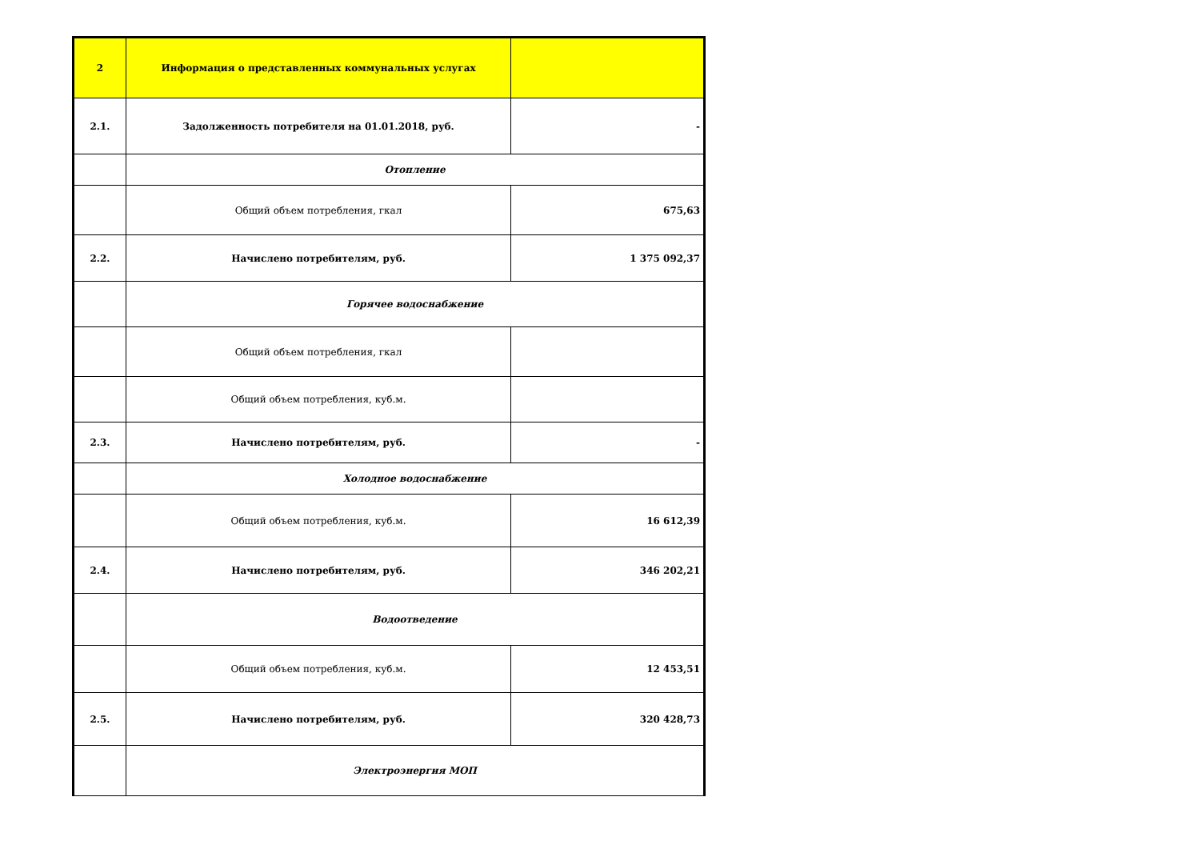| 2 | Информация о представленных коммунальных услугах | |
| 2.1. | Задолженность потребителя на 01.01.2018, руб. | - |
| | Отопление | |
| | Общий объем потребления, гкал | 675,63 |
| 2.2. | Начислено потребителям, руб. | 1 375 092,37 |
| | Горячее водоснабжение | |
| | Общий объем потребления, гкал | |
| | Общий объем потребления, куб.м. | |
| 2.3. | Начислено потребителям, руб. | - |
| | Холодное водоснабжение | |
| | Общий объем потребления, куб.м. | 16 612,39 |
| 2.4. | Начислено потребителям, руб. | 346 202,21 |
| | Водоотведение | |
| | Общий объем потребления, куб.м. | 12 453,51 |
| 2.5. | Начислено потребителям, руб. | 320 428,73 |
| | Электроэнергия МОП | |